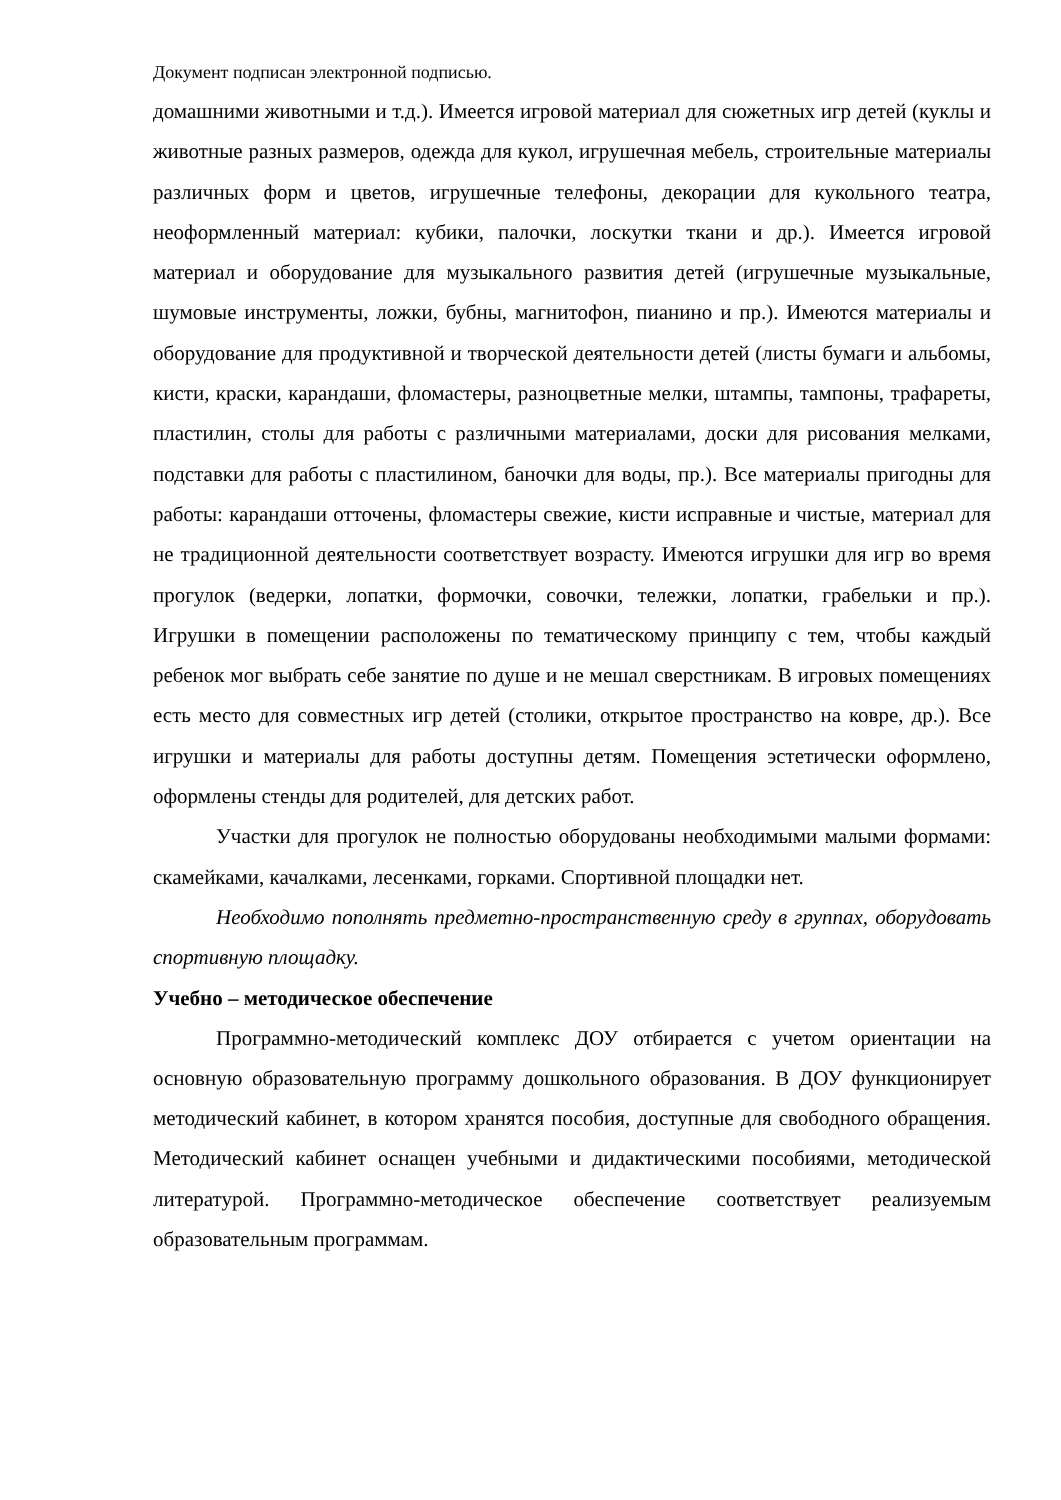Документ подписан электронной подписью.
домашними животными и т.д.). Имеется игровой материал для сюжетных игр детей (куклы и животные разных размеров, одежда для кукол, игрушечная мебель, строительные материалы различных форм и цветов, игрушечные телефоны, декорации для кукольного театра, неоформленный материал: кубики, палочки, лоскутки ткани и др.). Имеется игровой материал и оборудование для музыкального развития детей (игрушечные музыкальные, шумовые инструменты, ложки, бубны, магнитофон, пианино и пр.). Имеются материалы и оборудование для продуктивной и творческой деятельности детей (листы бумаги и альбомы, кисти, краски, карандаши, фломастеры, разноцветные мелки, штампы, тампоны, трафареты, пластилин, столы для работы с различными материалами, доски для рисования мелками, подставки для работы с пластилином, баночки для воды, пр.). Все материалы пригодны для работы: карандаши отточены, фломастеры свежие, кисти исправные и чистые, материал для не традиционной деятельности соответствует возрасту. Имеются игрушки для игр во время прогулок (ведерки, лопатки, формочки, совочки, тележки, лопатки, грабельки и пр.). Игрушки в помещении расположены по тематическому принципу с тем, чтобы каждый ребенок мог выбрать себе занятие по душе и не мешал сверстникам. В игровых помещениях есть место для совместных игр детей (столики, открытое пространство на ковре, др.). Все игрушки и материалы для работы доступны детям. Помещения эстетически оформлено, оформлены стенды для родителей, для детских работ.
Участки для прогулок не полностью оборудованы необходимыми малыми формами: скамейками, качалками, лесенками, горками. Спортивной площадки нет.
Необходимо пополнять предметно-пространственную среду в группах, оборудовать спортивную площадку.
Учебно – методическое обеспечение
Программно-методический комплекс ДОУ отбирается с учетом ориентации на основную образовательную программу дошкольного образования. В ДОУ функционирует методический кабинет, в котором хранятся пособия, доступные для свободного обращения. Методический кабинет оснащен учебными и дидактическими пособиями, методической литературой. Программно-методическое обеспечение соответствует реализуемым образовательным программам.